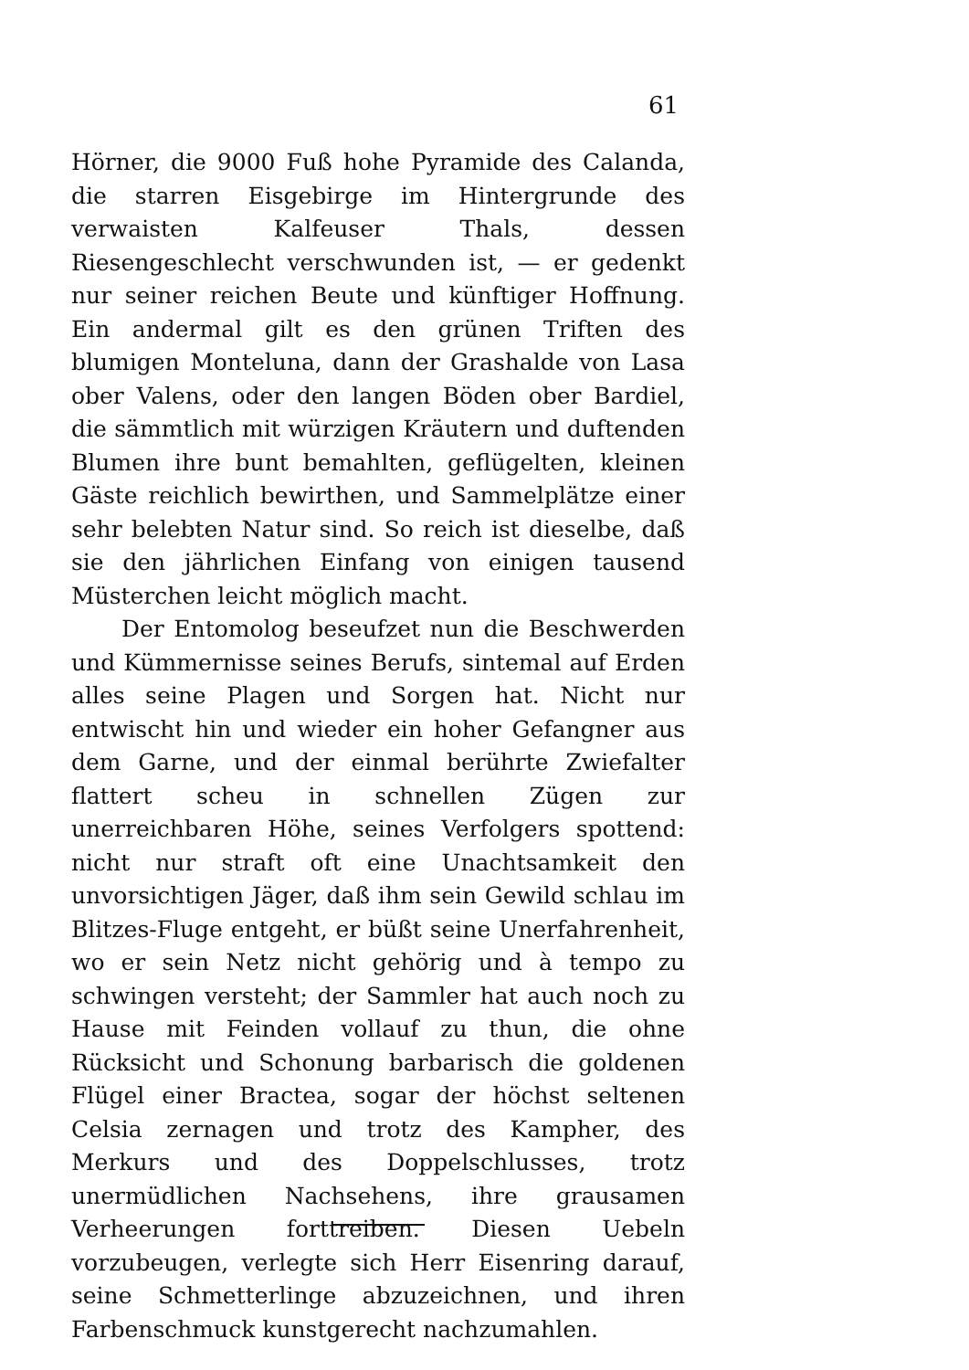61
Hörner, die 9000 Fuß hohe Pyramide des Calanda, die starren Eisgebirge im Hintergrunde des verwaisten Kalfeuser Thals, dessen Riesengeschlecht verschwunden ist, — er gedenkt nur seiner reichen Beute und künftiger Hoffnung. Ein andermal gilt es den grünen Triften des blumigen Monteluna, dann der Grashalde von Lasa ober Valens, oder den langen Böden ober Bardiel, die sämmtlich mit würzigen Kräutern und duftenden Blumen ihre bunt bemahlten, geflügelten, kleinen Gäste reichlich bewirthen, und Sammelplätze einer sehr belebten Natur sind. So reich ist dieselbe, daß sie den jährlichen Einfang von einigen tausend Müsterchen leicht möglich macht.
Der Entomolog beseufzet nun die Beschwerden und Kümmernisse seines Berufs, sintemal auf Erden alles seine Plagen und Sorgen hat. Nicht nur entwischt hin und wieder ein hoher Gefangner aus dem Garne, und der einmal berührte Zwiefalter flattert scheu in schnellen Zügen zur unerreichbaren Höhe, seines Verfolgers spottend: nicht nur straft oft eine Unachtsamkeit den unvorsichtigen Jäger, daß ihm sein Gewild schlau im Blitzes-Fluge entgeht, er büßt seine Unerfahrenheit, wo er sein Netz nicht gehörig und à tempo zu schwingen versteht; der Sammler hat auch noch zu Hause mit Feinden vollauf zu thun, die ohne Rücksicht und Schonung barbarisch die goldenen Flügel einer Bractea, sogar der höchst seltenen Celsia zernagen und trotz des Kampher, des Merkurs und des Doppelschlusses, trotz unermüdlichen Nachsehens, ihre grausamen Verheerungen forttreiben. Diesen Uebeln vorzubeugen, verlegte sich Herr Eisenring darauf, seine Schmetterlinge abzuzeichnen, und ihren Farbenschmuck kunstgerecht nachzumahlen.